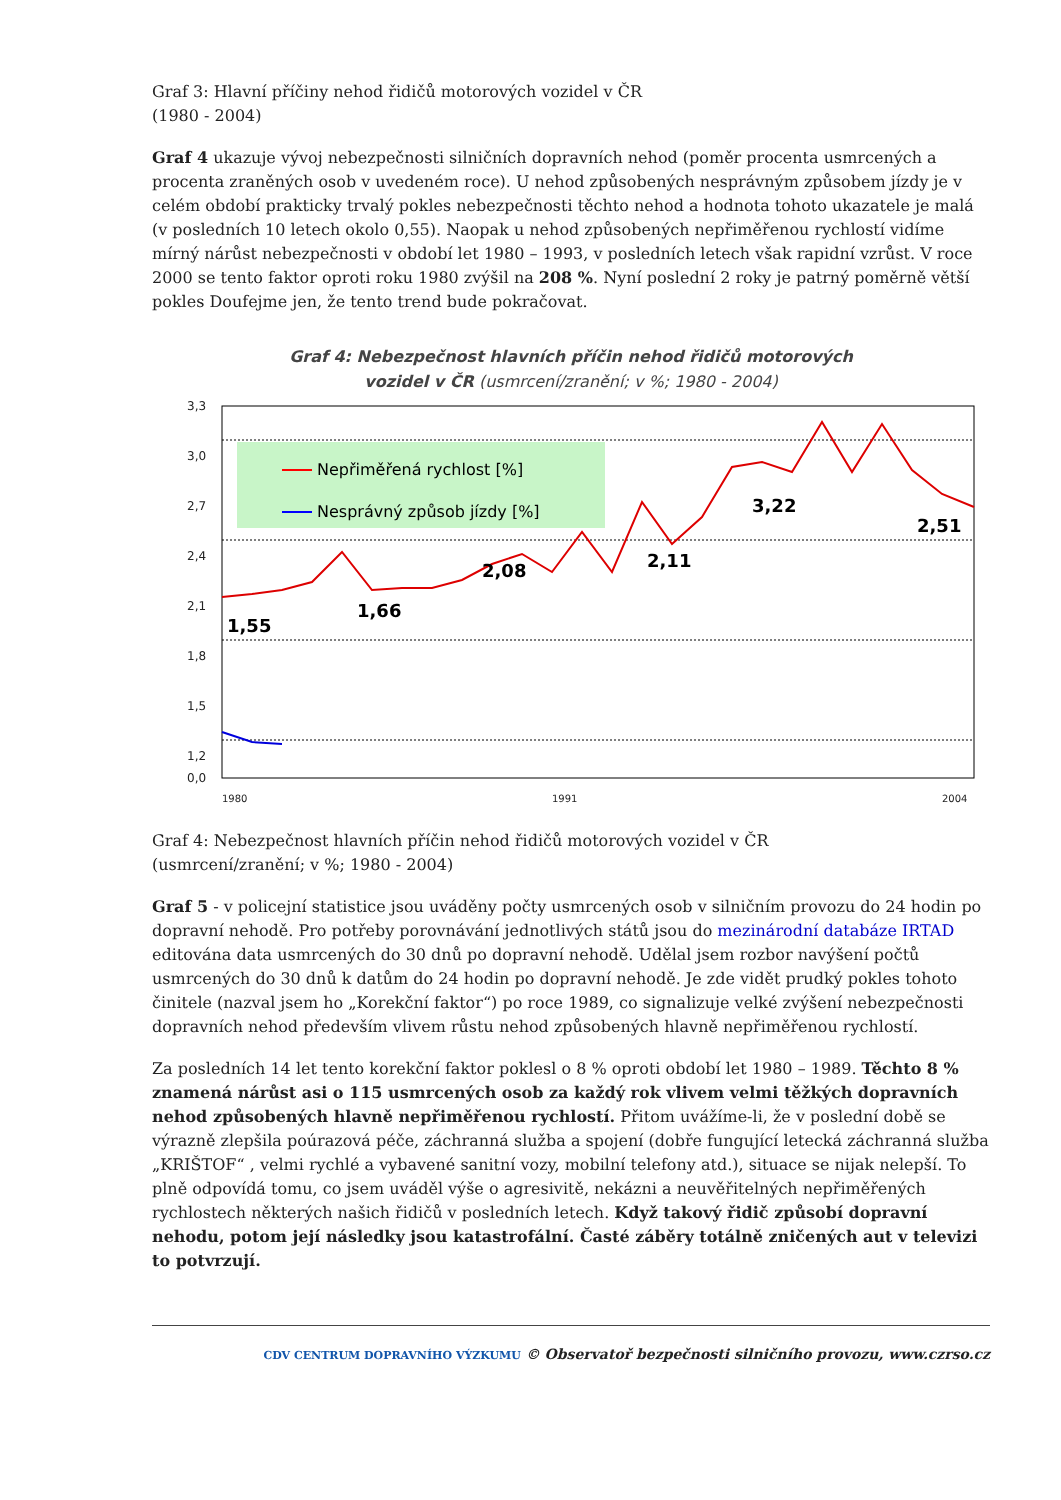Graf 3: Hlavní příčiny nehod řidičů motorových vozidel v ČR
(1980 - 2004)
Graf 4 ukazuje vývoj nebezpečnosti silničních dopravních nehod (poměr procenta usmrcených a procenta zraněných osob v uvedeném roce). U nehod způsobených nesprávným způsobem jízdy je v celém období prakticky trvalý pokles nebezpečnosti těchto nehod a hodnota tohoto ukazatele je malá (v posledních 10 letech okolo 0,55). Naopak u nehod způsobených nepřiměřenou rychlostí vidíme mírný nárůst nebezpečnosti v období let 1980 – 1993, v posledních letech však rapidní vzrůst. V roce 2000 se tento faktor oproti roku 1980 zvýšil na 208 %. Nyní poslední 2 roky je patrný poměrně větší pokles Doufejme jen, že tento trend bude pokračovat.
Graf 4: Nebezpečnost hlavních příčin nehod řidičů motorových
vozidel v ČR (usmrcení/zranění; v %; 1980 - 2004)
3,3
3,0
2,7
2,4
2,1
1,8
1,5
1,2
0,0
Nepřiměřená rychlost [%]
Nesprávný způsob jízdy [%]
1,55
1,66
2,08
2,11
3,22
2,51
1980
1991
2004
Graf 4: Nebezpečnost hlavních příčin nehod řidičů motorových vozidel v ČR
(usmrcení/zranění; v %; 1980 - 2004)
Graf 5 - v policejní statistice jsou uváděny počty usmrcených osob v silničním provozu do 24 hodin po dopravní nehodě. Pro potřeby porovnávání jednotlivých států jsou do mezinárodní databáze IRTAD editována data usmrcených do 30 dnů po dopravní nehodě. Udělal jsem rozbor navýšení počtů usmrcených do 30 dnů k datům do 24 hodin po dopravní nehodě. Je zde vidět prudký pokles tohoto činitele (nazval jsem ho „Korekční faktor“) po roce 1989, co signalizuje velké zvýšení nebezpečnosti dopravních nehod především vlivem růstu nehod způsobených hlavně nepřiměřenou rychlostí.
Za posledních 14 let tento korekční faktor poklesl o 8 % oproti období let 1980 – 1989. Těchto 8 % znamená nárůst asi o 115 usmrcených osob za každý rok vlivem velmi těžkých dopravních nehod způsobených hlavně nepřiměřenou rychlostí. Přitom uvážíme-li, že v poslední době se výrazně zlepšila poúrazová péče, záchranná služba a spojení (dobře fungující letecká záchranná služba „KRIŠTOF“ , velmi rychlé a vybavené sanitní vozy, mobilní telefony atd.), situace se nijak nelepší. To plně odpovídá tomu, co jsem uváděl výše o agresivitě, nekázni a neuvěřitelných nepřiměřených rychlostech některých našich řidičů v posledních letech. Když takový řidič způsobí dopravní nehodu, potom její následky jsou katastrofální. Časté záběry totálně zničených aut v televizi to potvrzují.
CDV CENTRUM DOPRAVNÍHO VÝZKUMU © Observatoř bezpečnosti silničního provozu, www.czrso.cz